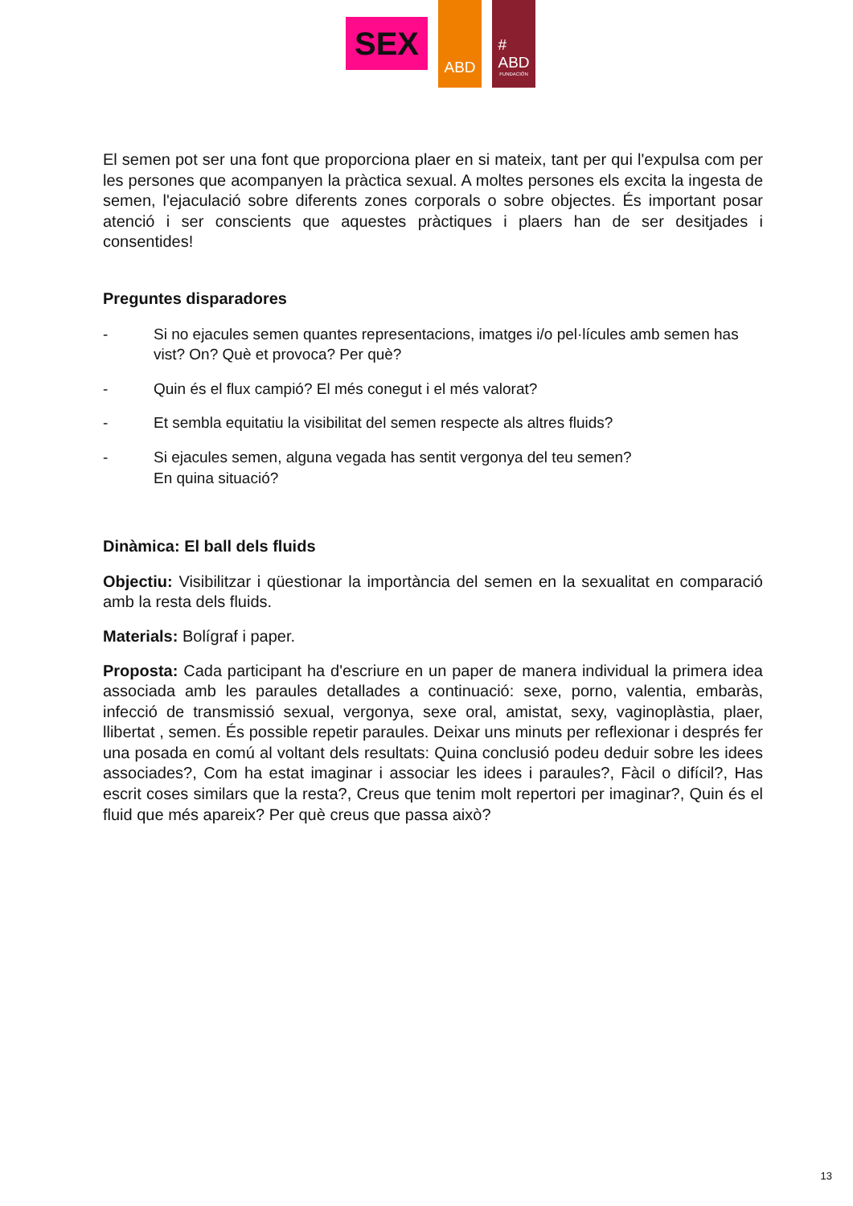SEX
ABD #
ABD
FUNDACIÓN
El semen pot ser una font que proporciona plaer en si mateix, tant per qui l'expulsa com per les persones que acompanyen la pràctica sexual. A moltes persones els excita la ingesta de semen, l'ejaculació sobre diferents zones corporals o sobre objectes. És important posar atenció i ser conscients que aquestes pràctiques i plaers han de ser desitjades i consentides!
Preguntes disparadores
- Si no ejacules semen quantes representacions, imatges i/o pel·lícules amb semen has vist? On? Què et provoca? Per què?
- Quin és el flux campió? El més conegut i el més valorat?
- Et sembla equitatiu la visibilitat del semen respecte als altres fluids?
- Si ejacules semen, alguna vegada has sentit vergonya del teu semen?
En quina situació?
Dinàmica: El ball dels fluids
Objectiu: Visibilitzar i qüestionar la importància del semen en la sexualitat en comparació amb la resta dels fluids.
Materials: Bolígraf i paper.
Proposta: Cada participant ha d'escriure en un paper de manera individual la primera idea associada amb les paraules detallades a continuació: sexe, porno, valentia, embaràs, infecció de transmissió sexual, vergonya, sexe oral, amistat, sexy, vaginoplàstia, plaer, llibertat , semen. És possible repetir paraules. Deixar uns minuts per reflexionar i després fer una posada en comú al voltant dels resultats: Quina conclusió podeu deduir sobre les idees associades?, Com ha estat imaginar i associar les idees i paraules?, Fàcil o difícil?, Has escrit coses similars que la resta?, Creus que tenim molt repertori per imaginar?, Quin és el fluid que més apareix? Per què creus que passa això?
13